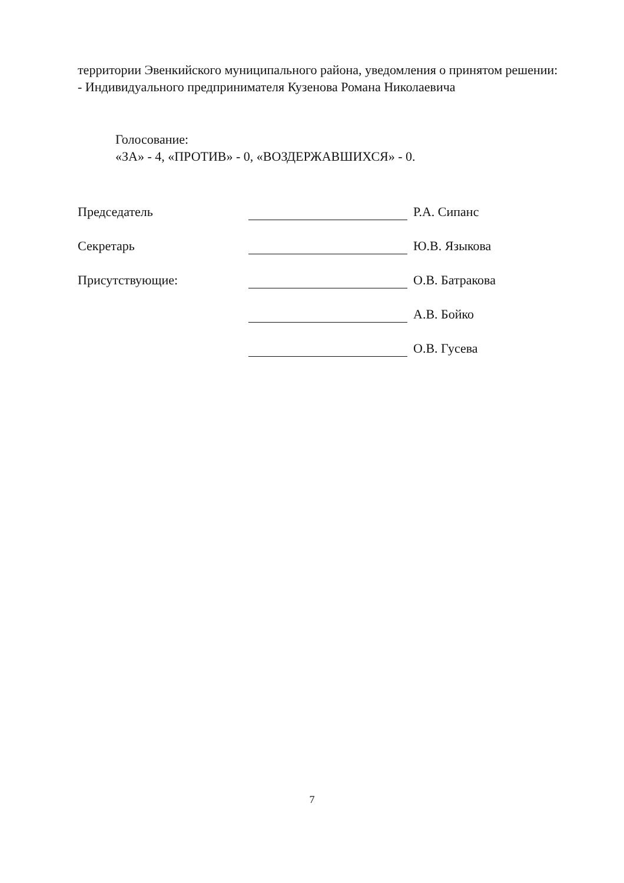территории Эвенкийского муниципального района, уведомления о принятом решении:
- Индивидуального предпринимателя Кузенова Романа Николаевича
Голосование:
«ЗА» - 4, «ПРОТИВ» - 0, «ВОЗДЕРЖАВШИХСЯ» - 0.
Председатель Р.А. Сипанс
Секретарь Ю.В. Языкова
Присутствующие: О.В. Батракова
А.В. Бойко
О.В. Гусева
7